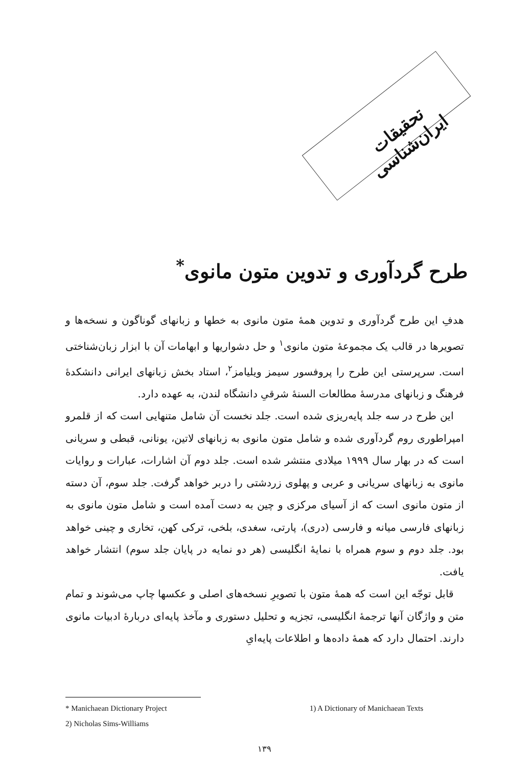تحقیقات ایران‌شناسی
طرح گردآوری و تدوین متون مانوی<sup>*</sup>
هدفِ این طرح گردآوری و تدوین همهٔ متون مانوی به خطها و زبانهای گوناگون و نسخه‌ها و تصویرها در قالب یک مجموعهٔ متون مانوی<sup>۱</sup> و حل دشواریها و ابهامات آن با ابزار زبان‌شناختی است. سرپرستی این طرح را پروفسور سیمز ویلیامز<sup>۲</sup>، استاد بخش زبانهای ایرانی دانشکدهٔ فرهنگ و زبانهای مدرسهٔ مطالعات السنهٔ شرقیِ دانشگاه لندن، به عهده دارد.
این طرح در سه جلد پایه‌ریزی شده است. جلد نخست آن شامل متنهایی است که از قلمرو امپراطوری روم گردآوری شده و شامل متون مانوی به زبانهای لاتین، یونانی، قبطی و سریانی است که در بهار سال ۱۹۹۹ میلادی منتشر شده است. جلد دوم آن اشارات، عبارات و روایات مانوی به زبانهای سریانی و عربی و پهلوی زردشتی را دربر خواهد گرفت. جلد سوم، آن دسته از متون مانوی است که از آسیای مرکزی و چین به دست آمده است و شامل متون مانوی به زبانهای فارسی میانه و فارسی (دری)، پارتی، سغدی، بلخی، ترکی کهن، تخاری و چینی خواهد بود. جلد دوم و سوم همراه با نمایهٔ انگلیسی (هر دو نمایه در پایان جلد سوم) انتشار خواهد یافت.
قابل توجّه این است که همهٔ متون با تصویرِ نسخه‌های اصلی و عکسها چاپ می‌شوند و تمام متن و واژگان آنها ترجمهٔ انگلیسی، تجزیه و تحلیل دستوری و مآخذ پایه‌ای دربارهٔ ادبیات مانوی دارند. احتمال دارد که همهٔ داده‌ها و اطلاعات پایه‌ایِ
* Manichaean Dictionary Project 1) A Dictionary of Manichaean Texts
2) Nicholas Sims-Williams
۱۳۹